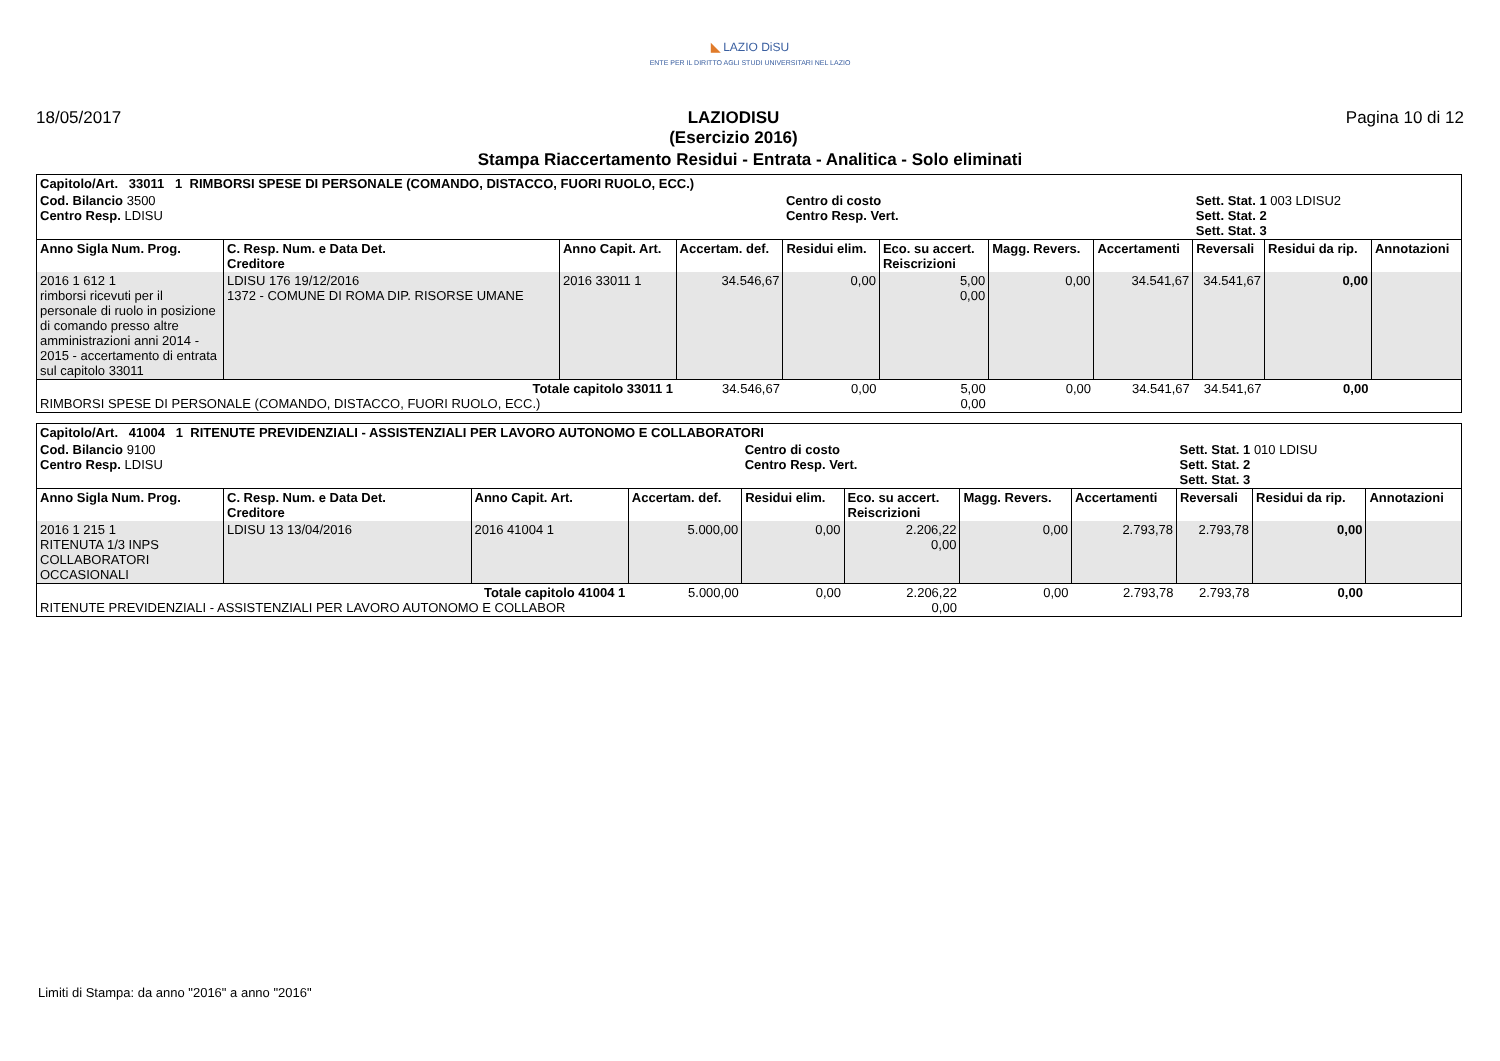◣ LAZIO DiSU
ENTE PER IL DIRITTO AGLI STUDI UNIVERSITARI NEL LAZIO
18/05/2017 LAZIODISU
(Esercizio 2016) Pagina 10 di 12
Stampa Riaccertamento Residui - Entrata - Analitica - Solo eliminati
| Capitolo/Art. 33011 1 RIMBORSI SPESE DI PERSONALE (COMANDO, DISTACCO, FUORI RUOLO, ECC.) | | | | | | | | | | |
| Cod. Bilancio 3500 Centro Resp. LDISU | | | | Centro di costo Centro Resp. Vert. | | | | Sett. Stat. 1 003 LDISU2 Sett. Stat. 2 Sett. Stat. 3 | | |
| Anno Sigla Num. Prog. | C. Resp. Num. e Data Det. Creditore | Anno Capit. Art. | Accertam. def. | Residui elim. | Eco. su accert. Reiscrizioni | Magg. Revers. | Accertamenti | Reversali | Residui da rip. | Annotazioni |
| 2016 1 612 1 rimborsi ricevuti per il personale di ruolo in posizione di comando presso altre amministrazioni anni 2014 - 2015 - accertamento di entrata sul capitolo 33011 | LDISU 176 19/12/2016 1372 - COMUNE DI ROMA DIP. RISORSE UMANE | 2016 33011 1 | 34.546,67 | 0,00 | 5,00 0,00 | 0,00 | 34.541,67 | 34.541,67 | 0,00 | |
| Totale capitolo 33011 1 RIMBORSI SPESE DI PERSONALE (COMANDO, DISTACCO, FUORI RUOLO, ECC.) | | | 34.546,67 | 0,00 | 5,00 0,00 | 0,00 | 34.541,67 | 34.541,67 | 0,00 | |
| Capitolo/Art. 41004 1 RITENUTE PREVIDENZIALI - ASSISTENZIALI PER LAVORO AUTONOMO E COLLABORATORI | | | | | | | | | | |
| Cod. Bilancio 9100 Centro Resp. LDISU | | | | Centro di costo Centro Resp. Vert. | | | | Sett. Stat. 1 010 LDISU Sett. Stat. 2 Sett. Stat. 3 | | |
| Anno Sigla Num. Prog. | C. Resp. Num. e Data Det. Creditore | Anno Capit. Art. | Accertam. def. | Residui elim. | Eco. su accert. Reiscrizioni | Magg. Revers. | Accertamenti | Reversali | Residui da rip. | Annotazioni |
| 2016 1 215 1 RITENUTA 1/3 INPS COLLABORATORI OCCASIONALI | LDISU 13 13/04/2016 | 2016 41004 1 | 5.000,00 | 0,00 | 2.206,22 0,00 | 0,00 | 2.793,78 | 2.793,78 | 0,00 | |
| Totale capitolo 41004 1 RITENUTE PREVIDENZIALI - ASSISTENZIALI PER LAVORO AUTONOMO E COLLABOR | | | 5.000,00 | 0,00 | 2.206,22 0,00 | 0,00 | 2.793,78 | 2.793,78 | 0,00 | |
Limiti di Stampa: da anno "2016" a anno "2016"